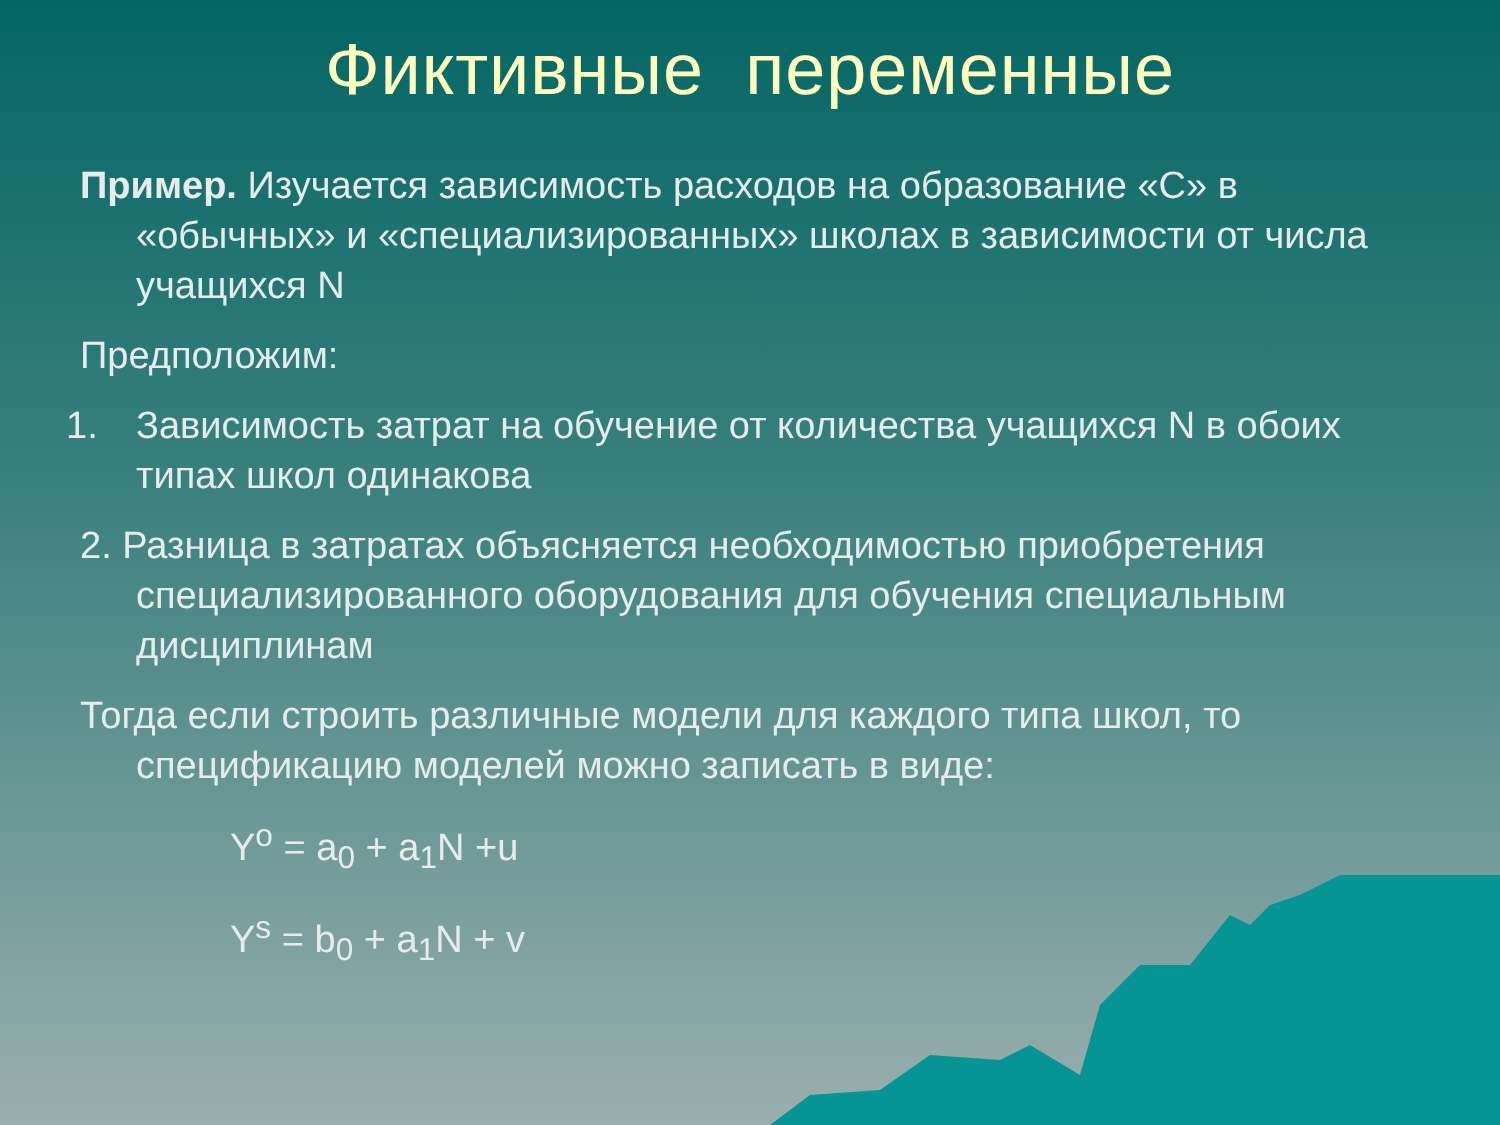Фиктивные переменные
Пример. Изучается зависимость расходов на образование «С» в «обычных» и «специализированных» школах в зависимости от числа учащихся N
Предположим:
1. Зависимость затрат на обучение от количества учащихся N в обоих типах школ одинакова
2. Разница в затратах объясняется необходимостью приобретения специализированного оборудования для обучения специальным дисциплинам
Тогда если строить различные модели для каждого типа школ, то спецификацию моделей можно записать в виде:
Y<sup>o</sup> = a<sub>0</sub> + a<sub>1</sub>N +u
Y<sup>s</sup> = b<sub>0</sub> + a<sub>1</sub>N + v